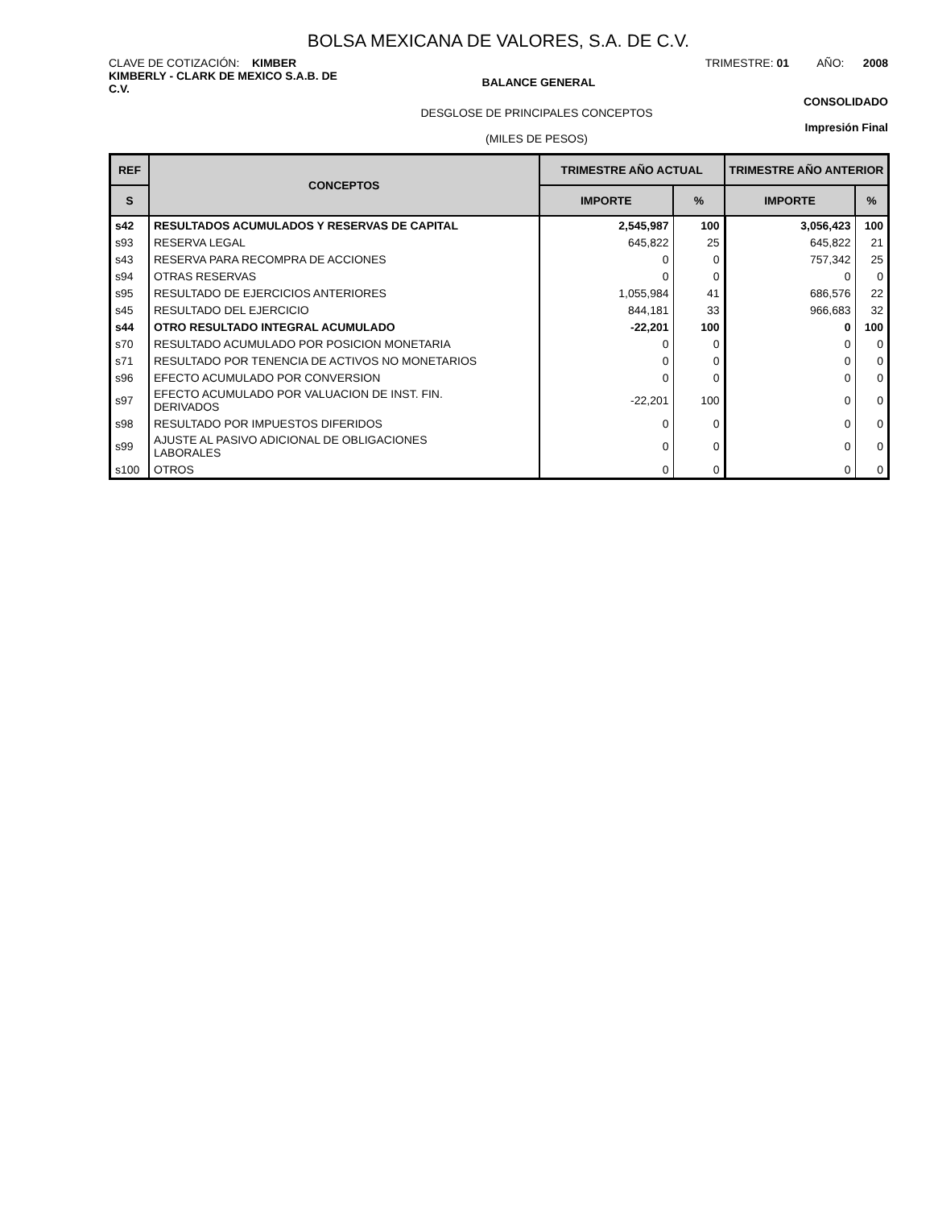BOLSA MEXICANA DE VALORES, S.A. DE C.V.
CLAVE DE COTIZACIÓN: KIMBER TRIMESTRE: 01 AÑO: 2008
KIMBERLY - CLARK DE MEXICO S.A.B. DE C.V.
BALANCE GENERAL
DESGLOSE DE PRINCIPALES CONCEPTOS
(MILES DE PESOS)
CONSOLIDADO
Impresión Final
| REF | CONCEPTOS | TRIMESTRE AÑO ACTUAL | | TRIMESTRE AÑO ANTERIOR | |
| --- | --- | --- | --- | --- | --- |
| S | | IMPORTE | % | IMPORTE | % |
| s42 | RESULTADOS ACUMULADOS Y RESERVAS DE CAPITAL | 2,545,987 | 100 | 3,056,423 | 100 |
| s93 | RESERVA LEGAL | 645,822 | 25 | 645,822 | 21 |
| s43 | RESERVA PARA RECOMPRA DE ACCIONES | 0 | 0 | 757,342 | 25 |
| s94 | OTRAS RESERVAS | 0 | 0 | 0 | 0 |
| s95 | RESULTADO DE EJERCICIOS ANTERIORES | 1,055,984 | 41 | 686,576 | 22 |
| s45 | RESULTADO DEL EJERCICIO | 844,181 | 33 | 966,683 | 32 |
| s44 | OTRO RESULTADO INTEGRAL ACUMULADO | -22,201 | 100 | 0 | 100 |
| s70 | RESULTADO ACUMULADO POR POSICION MONETARIA | 0 | 0 | 0 | 0 |
| s71 | RESULTADO POR TENENCIA DE ACTIVOS NO MONETARIOS | 0 | 0 | 0 | 0 |
| s96 | EFECTO ACUMULADO POR CONVERSION | 0 | 0 | 0 | 0 |
| s97 | EFECTO ACUMULADO POR VALUACION DE INST. FIN. DERIVADOS | -22,201 | 100 | 0 | 0 |
| s98 | RESULTADO POR IMPUESTOS DIFERIDOS | 0 | 0 | 0 | 0 |
| s99 | AJUSTE AL PASIVO ADICIONAL DE OBLIGACIONES LABORALES | 0 | 0 | 0 | 0 |
| s100 | OTROS | 0 | 0 | 0 | 0 |